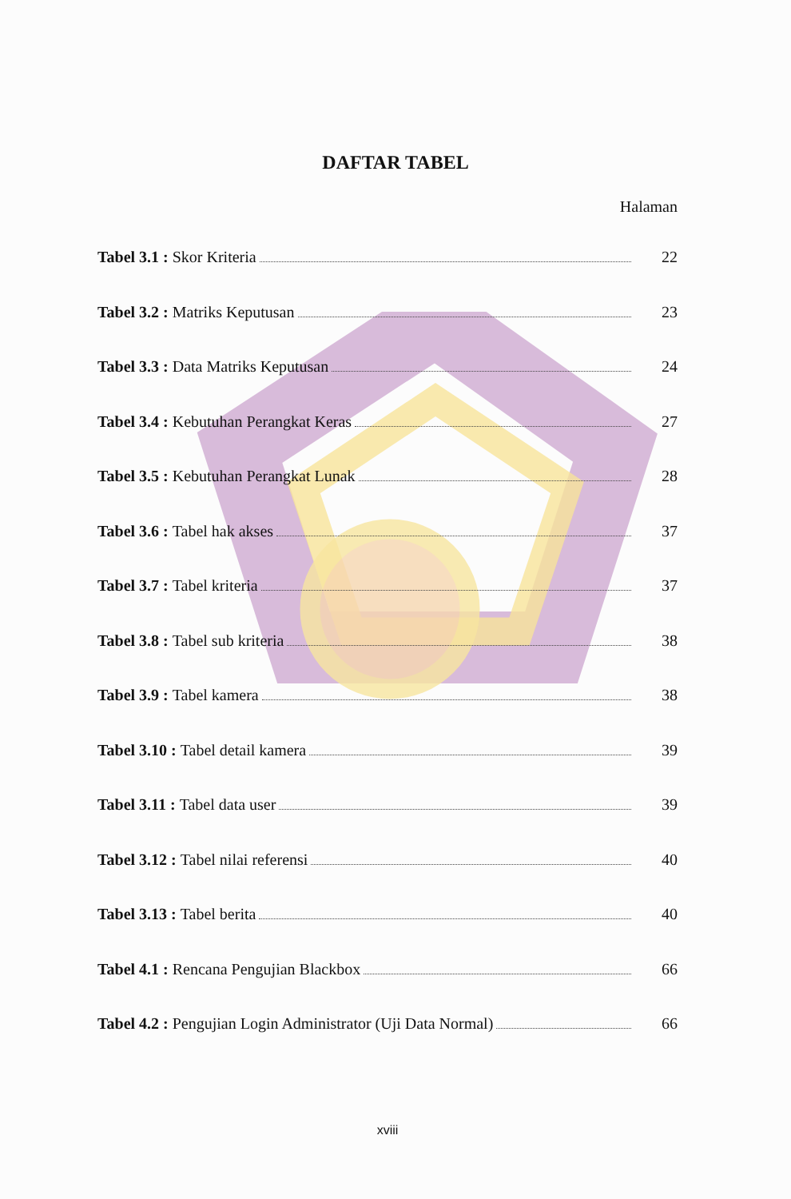DAFTAR TABEL
Halaman
Tabel 3.1 : Skor Kriteria 22
Tabel 3.2 : Matriks Keputusan 23
Tabel 3.3 : Data Matriks Keputusan 24
Tabel 3.4 : Kebutuhan Perangkat Keras 27
Tabel 3.5 : Kebutuhan Perangkat Lunak 28
Tabel 3.6 : Tabel hak akses 37
Tabel 3.7 : Tabel kriteria 37
Tabel 3.8 : Tabel sub kriteria 38
Tabel 3.9 : Tabel kamera 38
Tabel 3.10 : Tabel detail kamera 39
Tabel 3.11 : Tabel data user 39
Tabel 3.12 : Tabel nilai referensi 40
Tabel 3.13 : Tabel berita 40
Tabel 4.1 : Rencana Pengujian Blackbox 66
Tabel 4.2 : Pengujian Login Administrator (Uji Data Normal) 66
xviii